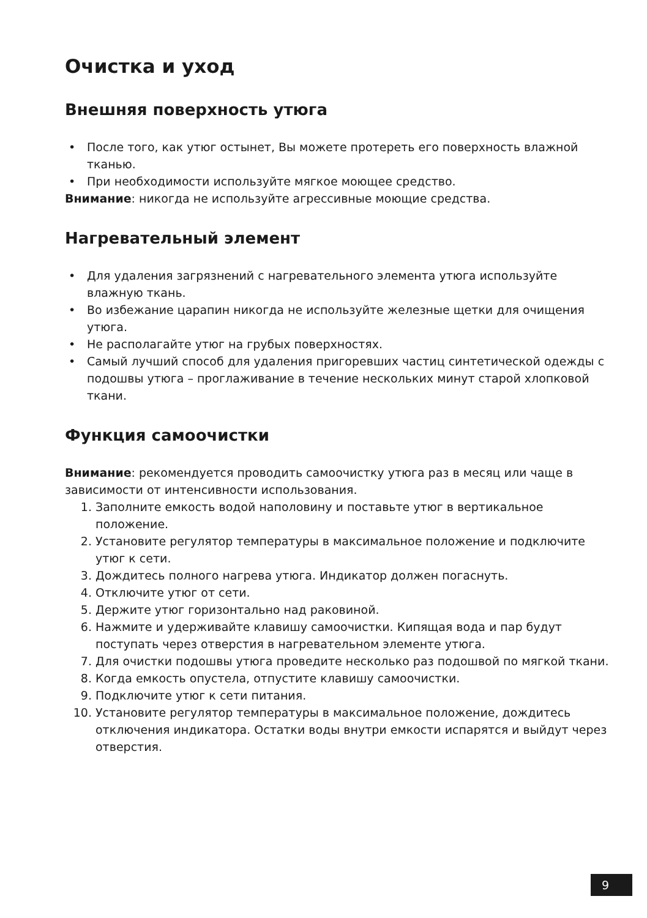Очистка и уход
Внешняя поверхность утюга
• После того, как утюг остынет, Вы можете протереть его поверхность влажной тканью.
• При необходимости используйте мягкое моющее средство.
Внимание: никогда не используйте агрессивные моющие средства.
Нагревательный элемент
• Для удаления загрязнений с нагревательного элемента утюга используйте влажную ткань.
• Во избежание царапин никогда не используйте железные щетки для очищения утюга.
• Не располагайте утюг на грубых поверхностях.
• Самый лучший способ для удаления пригоревших частиц синтетической одежды с подошвы утюга – проглаживание в течение нескольких минут старой хлопковой ткани.
Функция самоочистки
Внимание: рекомендуется проводить самоочистку утюга раз в месяц или чаще в зависимости от интенсивности использования.
1. Заполните емкость водой наполовину и поставьте утюг в вертикальное положение.
2. Установите регулятор температуры в максимальное положение и подключите утюг к сети.
3. Дождитесь полного нагрева утюга. Индикатор должен погаснуть.
4. Отключите утюг от сети.
5. Держите утюг горизонтально над раковиной.
6. Нажмите и удерживайте клавишу самоочистки. Кипящая вода и пар будут поступать через отверстия в нагревательном элементе утюга.
7. Для очистки подошвы утюга проведите несколько раз подошвой по мягкой ткани.
8. Когда емкость опустела, отпустите клавишу самоочистки.
9. Подключите утюг к сети питания.
10. Установите регулятор температуры в максимальное положение, дождитесь отключения индикатора. Остатки воды внутри емкости испарятся и выйдут через отверстия.
9